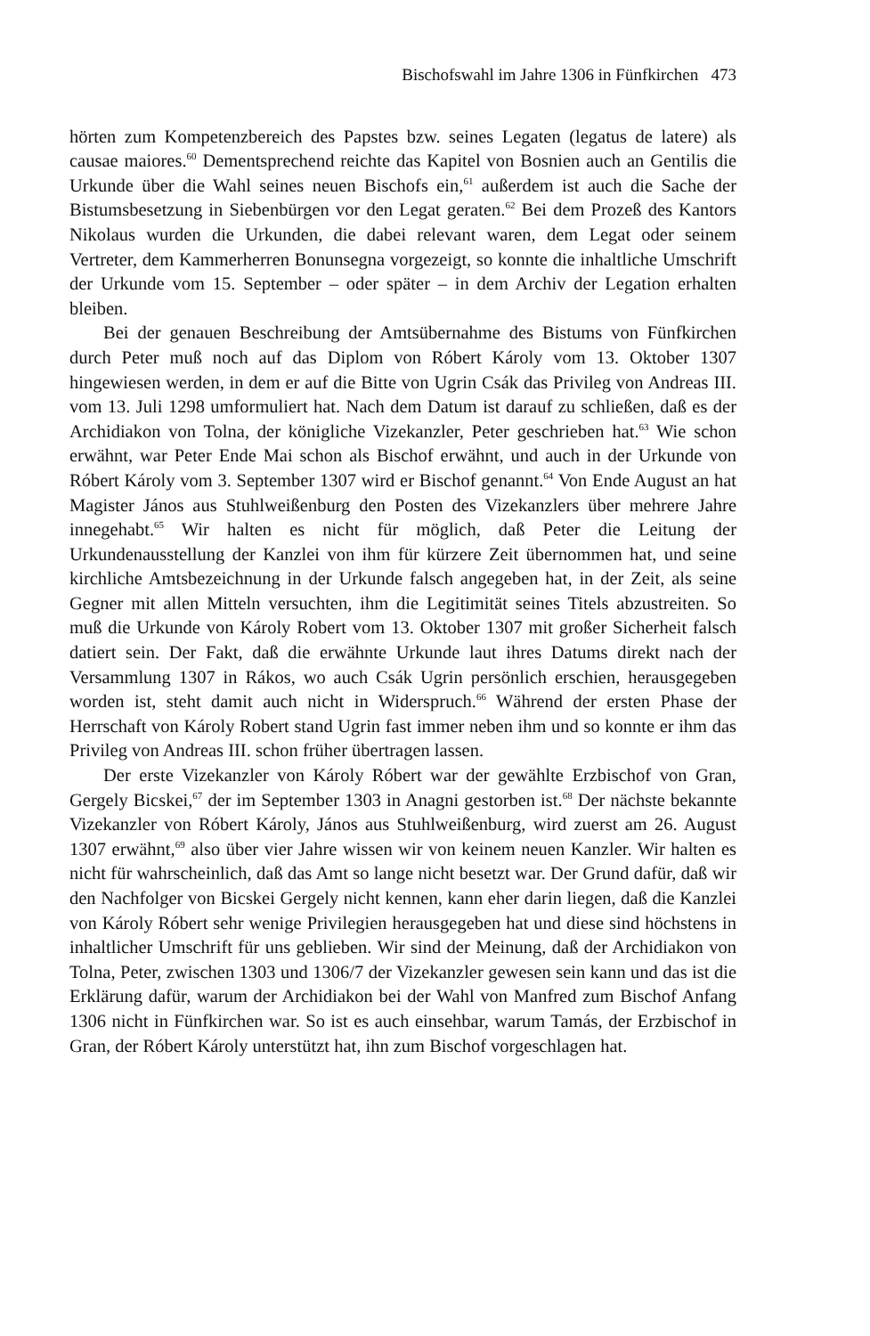Bischofswahl im Jahre 1306 in Fünfkirchen 473
hörten zum Kompetenzbereich des Papstes bzw. seines Legaten (legatus de latere) als causae maiores.<sup>60</sup> Dementsprechend reichte das Kapitel von Bosnien auch an Gentilis die Urkunde über die Wahl seines neuen Bischofs ein,<sup>61</sup> außerdem ist auch die Sache der Bistumsbesetzung in Siebenbürgen vor den Legat geraten.<sup>62</sup> Bei dem Prozeß des Kantors Nikolaus wurden die Urkunden, die dabei relevant waren, dem Legat oder seinem Vertreter, dem Kammerherren Bonunsegna vorgezeigt, so konnte die inhaltliche Umschrift der Urkunde vom 15. September – oder später – in dem Archiv der Legation erhalten bleiben.
Bei der genauen Beschreibung der Amtsübernahme des Bistums von Fünfkirchen durch Peter muß noch auf das Diplom von Róbert Károly vom 13. Oktober 1307 hingewiesen werden, in dem er auf die Bitte von Ugrin Csák das Privileg von Andreas III. vom 13. Juli 1298 umformuliert hat. Nach dem Datum ist darauf zu schließen, daß es der Archidiakon von Tolna, der königliche Vizekanzler, Peter geschrieben hat.<sup>63</sup> Wie schon erwähnt, war Peter Ende Mai schon als Bischof erwähnt, und auch in der Urkunde von Róbert Károly vom 3. September 1307 wird er Bischof genannt.<sup>64</sup> Von Ende August an hat Magister János aus Stuhlweißenburg den Posten des Vizekanzlers über mehrere Jahre innegehabt.<sup>65</sup> Wir halten es nicht für möglich, daß Peter die Leitung der Urkundenausstellung der Kanzlei von ihm für kürzere Zeit übernommen hat, und seine kirchliche Amtsbezeichnung in der Urkunde falsch angegeben hat, in der Zeit, als seine Gegner mit allen Mitteln versuchten, ihm die Legitimität seines Titels abzustreiten. So muß die Urkunde von Károly Robert vom 13. Oktober 1307 mit großer Sicherheit falsch datiert sein. Der Fakt, daß die erwähnte Urkunde laut ihres Datums direkt nach der Versammlung 1307 in Rákos, wo auch Csák Ugrin persönlich erschien, herausgegeben worden ist, steht damit auch nicht in Widerspruch.<sup>66</sup> Während der ersten Phase der Herrschaft von Károly Robert stand Ugrin fast immer neben ihm und so konnte er ihm das Privileg von Andreas III. schon früher übertragen lassen.
Der erste Vizekanzler von Károly Róbert war der gewählte Erzbischof von Gran, Gergely Bicskei,<sup>67</sup> der im September 1303 in Anagni gestorben ist.<sup>68</sup> Der nächste bekannte Vizekanzler von Róbert Károly, János aus Stuhlweißenburg, wird zuerst am 26. August 1307 erwähnt,<sup>69</sup> also über vier Jahre wissen wir von keinem neuen Kanzler. Wir halten es nicht für wahrscheinlich, daß das Amt so lange nicht besetzt war. Der Grund dafür, daß wir den Nachfolger von Bicskei Gergely nicht kennen, kann eher darin liegen, daß die Kanzlei von Károly Róbert sehr wenige Privilegien herausgegeben hat und diese sind höchstens in inhaltlicher Umschrift für uns geblieben. Wir sind der Meinung, daß der Archidiakon von Tolna, Peter, zwischen 1303 und 1306/7 der Vizekanzler gewesen sein kann und das ist die Erklärung dafür, warum der Archidiakon bei der Wahl von Manfred zum Bischof Anfang 1306 nicht in Fünfkirchen war. So ist es auch einsehbar, warum Tamás, der Erzbischof in Gran, der Róbert Károly unterstützt hat, ihn zum Bischof vorgeschlagen hat.